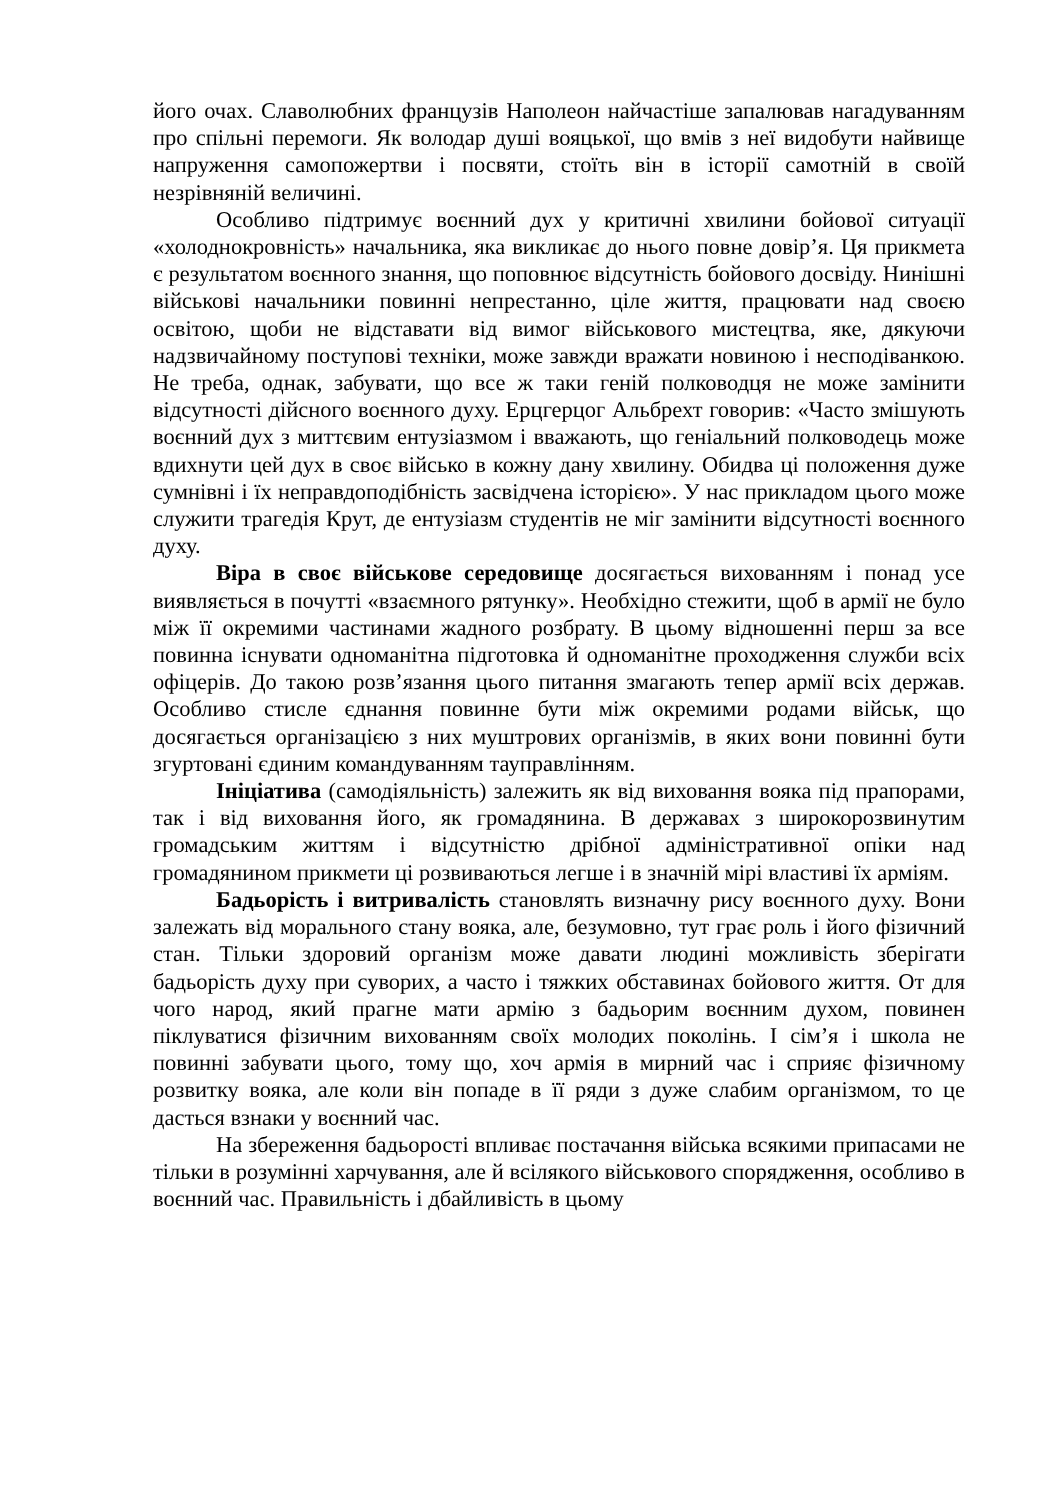його очах. Славолюбних французів Наполеон найчастіше запалював нагадуванням про спільні перемоги. Як володар душі вояцької, що вмів з неї видобути найвище напруження самопожертви і посвяти, стоїть він в історії самотній в своїй незрівняній величині.
Особливо підтримує воєнний дух у критичні хвилини бойової ситуації «холоднокровність» начальника, яка викликає до нього повне довір’я. Ця прикмета є результатом воєнного знання, що поповнює відсутність бойового досвіду. Нинішні військові начальники повинні непрестанно, ціле життя, працювати над своєю освітою, щоби не відставати від вимог військового мистецтва, яке, дякуючи надзвичайному поступові техніки, може завжди вражати новиною і несподіванкою. Не треба, однак, забувати, що все ж таки геній полководця не може замінити відсутності дійсного воєнного духу. Ерцгерцог Альбрехт говорив: «Часто змішують воєнний дух з миттєвим ентузіазмом і вважають, що геніальний полководець може вдихнути цей дух в своє військо в кожну дану хвилину. Обидва ці положення дуже сумнівні і їх неправдоподібність засвідчена історією». У нас прикладом цього може служити трагедія Крут, де ентузіазм студентів не міг замінити відсутності воєнного духу.
Віра в своє військове середовище досягається вихованням і понад усе виявляється в почутті «взаємного рятунку». Необхідно стежити, щоб в армії не було між її окремими частинами жадного розбрату. В цьому відношенні перш за все повинна існувати одноманітна підготовка й одноманітне проходження служби всіх офіцерів. До такою розв’язання цього питання змагають тепер армії всіх держав. Особливо стисле єднання повинне бути між окремими родами військ, що досягається організацією з них муштрових організмів, в яких вони повинні бути згуртовані єдиним командуванням тауправлінням.
Ініціатива (самодіяльність) залежить як від виховання вояка під прапорами, так і від виховання його, як громадянина. В державах з широкорозвинутим громадським життям і відсутністю дрібної адміністративної опіки над громадянином прикмети ці розвиваються легше і в значній мірі властиві їх арміям.
Бадьорість і витривалість становлять визначну рису воєнного духу. Вони залежать від морального стану вояка, але, безумовно, тут грає роль і його фізичний стан. Тільки здоровий організм може давати людині можливість зберігати бадьорість духу при суворих, а часто і тяжких обставинах бойового життя. От для чого народ, який прагне мати армію з бадьорим воєнним духом, повинен піклуватися фізичним вихованням своїх молодих поколінь. І сім’я і школа не повинні забувати цього, тому що, хоч армія в мирний час і сприяє фізичному розвитку вояка, але коли він попаде в її ряди з дуже слабим організмом, то це дасться взнаки у воєнний час.
На збереження бадьорості впливає постачання війська всякими припасами не тільки в розумінні харчування, але й всілякого військового спорядження, особливо в воєнний час. Правильність і дбайливість в цьому